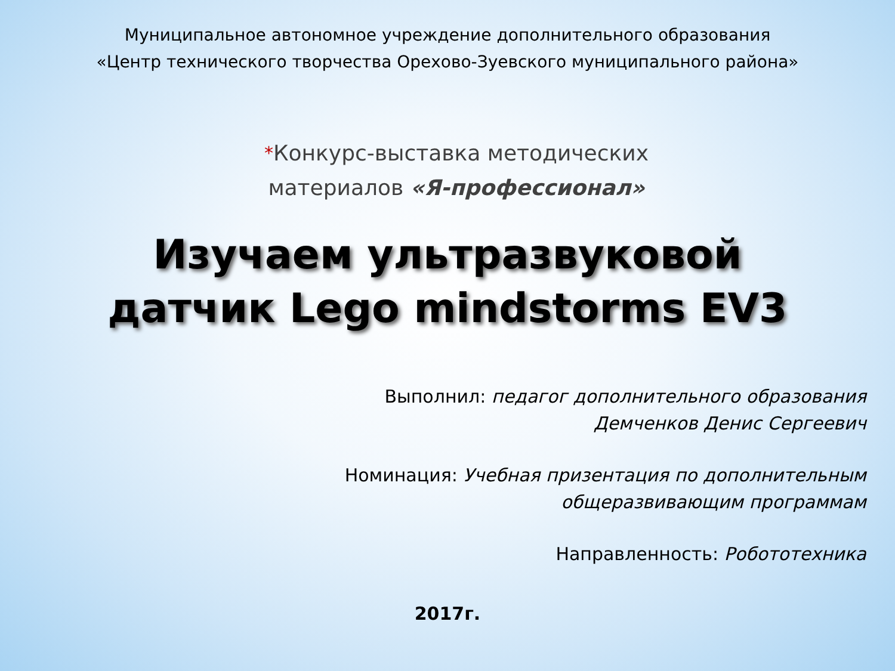Муниципальное автономное учреждение дополнительного образования
«Центр технического творчества Орехово-Зуевского муниципального района»
*Конкурс-выставка методических
материалов «Я-профессионал»
Изучаем ультразвуковой
датчик Lego mindstorms EV3
Выполнил: педагог дополнительного образования
Демченков Денис Сергеевич
Номинация: Учебная призентация по дополнительным
общеразвивающим программам
Направленность: Робототехника
2017г.